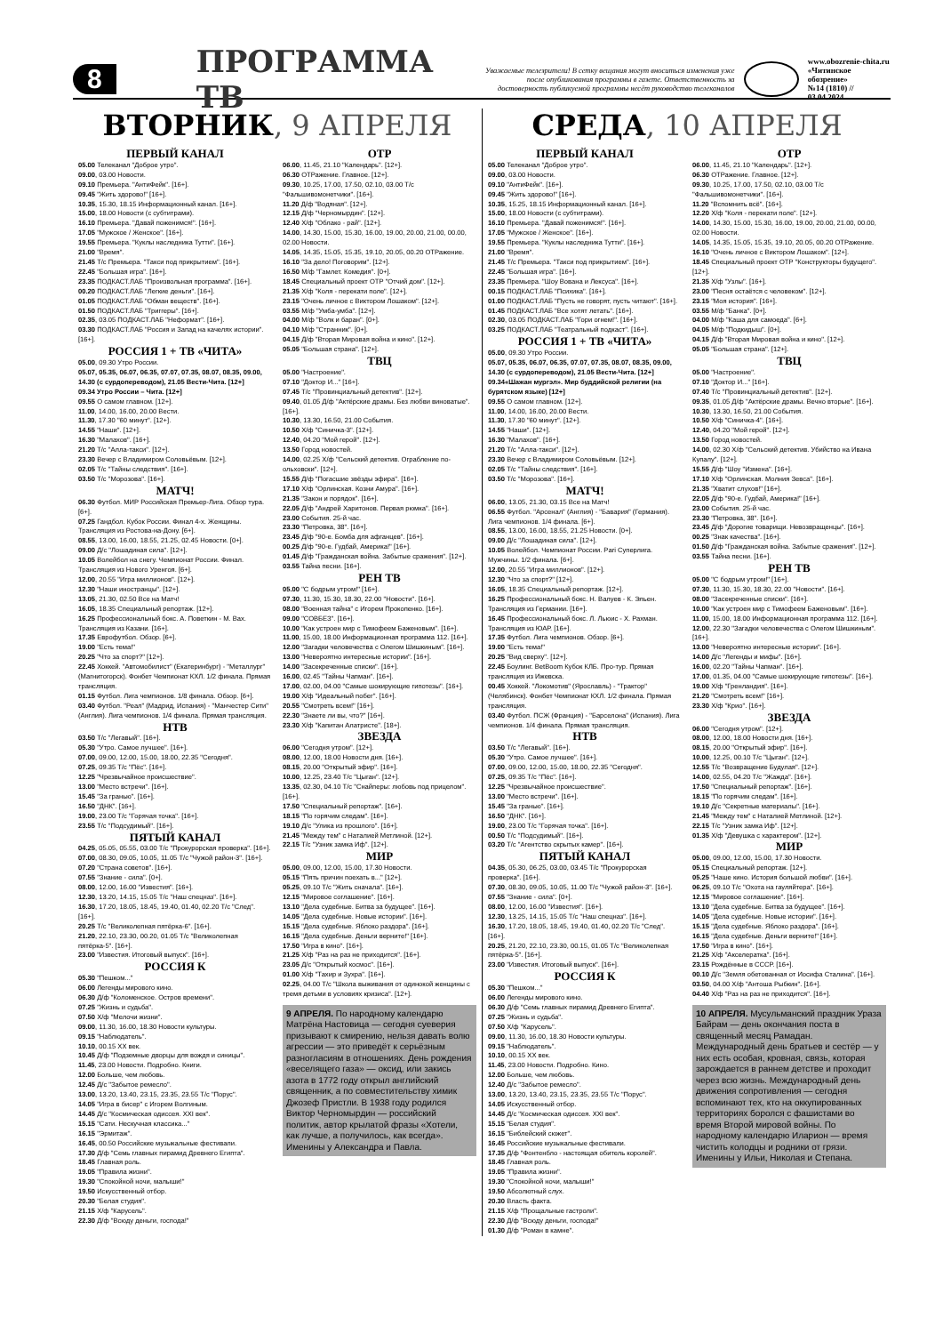8 ПРОГРАММА ТВ
Уважаемые телезрители! В сетку вещания могут вноситься изменения уже после опубликования программы в газете. Ответственность за достоверность публикуемой программы несёт руководство телеканалов
www.obozrenie-chita.ru
«Читинское обозрение»
№14 (1810) // 03.04.2024
ВТОРНИК, 9 АПРЕЛЯ
ПЕРВЫЙ КАНАЛ
05.00 Телеканал "Доброе утро".
09.00, 03.00 Новости.
09.10 Премьера. "АнтиФейк". [16+].
09.45 "Жить здорово!" [16+].
10.35, 15.30, 18.15 Информационный канал. [16+].
15.00, 18.00 Новости (с субтитрами).
16.10 Премьера. "Давай поженимся!". [16+].
17.05 "Мужское / Женское". [16+].
19.55 Премьера. "Куклы наследника Тутти". [16+].
21.00 "Время".
21.45 Т/с Премьера. "Такси под прикрытием". [16+].
22.45 "Большая игра". [16+].
23.35 ПОДКАСТ.ЛАБ "Произвольная программа". [16+].
00.20 ПОДКАСТ.ЛАБ "Легкие деньги". [16+].
01.05 ПОДКАСТ.ЛАБ "Обман веществ". [16+].
01.50 ПОДКАСТ.ЛАБ "Триггеры". [16+].
02.35, 03.05 ПОДКАСТ.ЛАБ "Неформат". [16+].
03.30 ПОДКАСТ.ЛАБ "Россия и Запад на качелях истории". [16+].
РОССИЯ 1 + ТВ «ЧИТА»
05.00, 09.30 Утро России.
05.07, 05.35, 06.07, 06.35, 07.07, 07.35, 08.07, 08.35, 09.00, 14.30 (с сурдопереводом), 21.05 Вести-Чита. [12+]
09.34 Утро России – Чита. [12+]
09.55 О самом главном. [12+].
11.00, 14.00, 16.00, 20.00 Вести.
11.30, 17.30 "60 минут". [12+].
14.55 "Наши". [12+].
16.30 "Малахов". [16+].
21.20 Т/с "Алла-такси". [12+].
23.30 Вечер с Владимиром Соловьёвым. [12+].
02.05 Т/с "Тайны следствия". [16+].
03.50 Т/с "Морозова". [16+].
МАТЧ!
06.30 Футбол. МИР Российская Премьер-Лига. Обзор тура. [6+].
07.25 Гандбол. Кубок России. Финал 4-х. Женщины. Трансляция из Ростова-на-Дону. [6+].
08.55, 13.00, 16.00, 18.55, 21.25, 02.45 Новости. [0+].
09.00 Д/с "Лошадиная сила". [12+].
10.05 Волейбол на снегу. Чемпионат России. Финал. Трансляция из Нового Уренгоя. [6+].
12.00, 20.55 "Игра миллионов". [12+].
12.30 "Наши иностранцы". [12+].
13.05, 21.30, 02.50 Все на Матч!
16.05, 18.35 Специальный репортаж. [12+].
16.25 Профессиональный бокс. А. Поветкин - М. Вах. Трансляция из Казани. [16+].
17.35 Еврофутбол. Обзор. [6+].
19.00 "Есть тема!"
20.25 "Что за спорт?" [12+].
22.45 Хоккей. "Автомобилист" (Екатеринбург) - "Металлург" (Магнитогорск). Фонбет Чемпионат КХЛ. 1/2 финала. Прямая трансляция.
01.15 Футбол. Лига чемпионов. 1/8 финала. Обзор. [6+].
03.40 Футбол. "Реал" (Мадрид, Испания) - "Манчестер Сити" (Англия). Лига чемпионов. 1/4 финала. Прямая трансляция.
НТВ
03.50 Т/с "Легавый". [16+].
05.30 "Утро. Самое лучшее". [16+].
07.00, 09.00, 12.00, 15.00, 18.00, 22.35 "Сегодня".
07.25, 09.35 Т/с "Пёс". [16+].
12.25 "Чрезвычайное происшествие".
13.00 "Место встречи". [16+].
15.45 "За гранью". [16+].
16.50 "ДНК". [16+].
19.00, 23.00 Т/с "Горячая точка". [16+].
23.55 Т/с "Подсудимый". [16+].
ПЯТЫЙ КАНАЛ
04.25, 05.05, 05.55, 03.00 Т/с "Прокурорская проверка". [16+].
07.00, 08.30, 09.05, 10.05, 11.05 Т/с "Чужой район-3". [16+].
07.20 "Страна советов". [16+].
07.55 "Знание - сила". [0+].
08.00, 12.00, 16.00 "Известия". [16+].
12.30, 13.20, 14.15, 15.05 Т/с "Наш спецназ". [16+].
16.30, 17.20, 18.05, 18.45, 19.40, 01.40, 02.20 Т/с "След". [16+].
20.25 Т/с "Великолепная пятёрка-6". [16+].
21.20, 22.10, 23.30, 00.20, 01.05 Т/с "Великолепная пятёрка-5". [16+].
23.00 "Известия. Итоговый выпуск". [16+].
РОССИЯ К
05.30 "Пешком..."
06.00 Легенды мирового кино.
06.30 Д/ф "Коломенское. Остров времени".
07.25 "Жизнь и судьба".
07.50 Х/ф "Мелочи жизни".
09.00, 11.30, 16.00, 18.30 Новости культуры.
09.15 "Наблюдатель".
10.10, 00.15 ХХ век.
10.45 Д/ф "Подземные дворцы для вождя и синицы".
11.45, 23.00 Новости. Подробно. Книги.
12.00 Больше, чем любовь.
12.45 Д/с "Забытое ремесло".
13.00, 13.20, 13.40, 23.15, 23.35, 23.55 Т/с "Порус".
14.05 "Игра в бисер" с Игорем Волгиным.
14.45 Д/с "Космическая одиссея. XXI век".
15.15 "Сати. Нескучная классика..."
16.15 "Эрмитаж".
16.45, 00.50 Российские музыкальные фестивали.
17.30 Д/ф "Семь главных пирамид Древнего Египта".
18.45 Главная роль.
19.05 "Правила жизни".
19.30 "Спокойной ночи, малыши!"
19.50 Искусственный отбор.
20.30 "Белая студия".
21.15 Х/ф "Карусель".
22.30 Д/ф "Всюду деньги, господа!"
ОТР
06.00, 11.45, 21.10 "Календарь". [12+].
06.30 ОТРажение. Главное. [12+].
09.30, 10.25, 17.00, 17.50, 02.10, 03.00 Т/с "Фальшивомонетчики". [16+].
11.20 Д/ф "Водяная". [12+].
12.15 Д/ф "Черномырдин". [12+].
12.40 Х/ф "Облако - рай". [12+].
14.00, 14.30, 15.00, 15.30, 16.00, 19.00, 20.00, 21.00, 00.00, 02.00 Новости.
14.05, 14.35, 15.05, 15.35, 19.10, 20.05, 00.20 ОТРажение.
16.10 "За дело! Поговорим". [12+].
16.50 М/ф "Гамлет. Комедия". [0+].
18.45 Специальный проект ОТР "Отчий дом". [12+].
21.35 Х/ф "Коля - перекати поле". [12+].
23.15 "Очень личное с Виктором Лошаком". [12+].
03.55 М/ф "Умба-умба". [12+].
04.00 М/ф "Волк и баран". [0+].
04.10 М/ф "Странник". [0+].
04.15 Д/ф "Вторая Мировая война и кино". [12+].
05.05 "Большая страна". [12+].
ТВЦ
05.00 "Настроение".
07.10 "Доктор И..." [16+].
07.45 Т/с "Провинциальный детектив". [12+].
09.40, 01.05 Д/ф "Актёрские драмы. Без любви виноватые". [16+].
10.30, 13.30, 16.50, 21.00 События.
10.50 Х/ф "Синичка-3". [12+].
12.40, 04.20 "Мой герой". [12+].
13.50 Город новостей.
14.00, 02.25 Х/ф "Сельский детектив. Ограбление по-ольховски". [12+].
15.55 Д/ф "Погасшие звёзды эфира". [16+].
17.10 Х/ф "Орлинская. Козни Амура". [16+].
21.35 "Закон и порядок". [16+].
22.05 Д/ф "Андрей Харитонов. Первая рюмка". [16+].
23.00 События. 25-й час.
23.30 "Петровка, 38". [16+].
23.45 Д/ф "90-е. Бомба для афганцев". [16+].
00.25 Д/ф "90-е. Гудбай, Америка!" [16+].
01.45 Д/ф "Гражданская война. Забытые сражения". [12+].
03.55 Тайна песни. [16+].
РЕН ТВ
05.00 "С бодрым утром!" [16+].
07.30, 11.30, 15.30, 18.30, 22.00 "Новости". [16+].
08.00 "Военная тайна" с Игорем Прокопенко. [16+].
09.00 "СОВБЕЗ". [16+].
10.00 "Как устроен мир с Тимофеем Баженовым". [16+].
11.00, 15.00, 18.00 Информационная программа 112. [16+].
12.00 "Загадки человечества с Олегом Шишкиным". [16+].
13.00 "Невероятно интересные истории". [16+].
14.00 "Засекреченные списки". [16+].
16.00, 02.45 "Тайны Чапман". [16+].
17.00, 02.00, 04.00 "Самые шокирующие гипотезы". [16+].
19.00 Х/ф "Идеальный побег". [16+].
20.55 "Смотреть всем!" [16+].
22.30 "Знаете ли вы, что?" [16+].
23.30 Х/ф "Капитан Алатристе". [18+].
ЗВЕЗДА
06.00 "Сегодня утром". [12+].
08.00, 12.00, 18.00 Новости дня. [16+].
08.15, 20.00 "Открытый эфир". [16+].
10.00, 12.25, 23.40 Т/с "Цыган". [12+].
13.35, 02.30, 04.10 Т/с "Снайперы: любовь под прицелом". [16+].
17.50 "Специальный репортаж". [16+].
18.15 "По горячим следам". [16+].
19.10 Д/с "Улика из прошлого". [16+].
21.45 "Между тем" с Наталией Метлиной. [12+].
22.15 Т/с "Узник замка Иф". [12+].
МИР
05.00, 09.00, 12.00, 15.00, 17.30 Новости.
05.15 "Пять причин поехать в..." [12+].
05.25, 09.10 Т/с "Жить сначала". [16+].
12.15 "Мировое соглашение". [16+].
13.10 "Дела судебные. Битва за будущее". [16+].
14.05 "Дела судебные. Новые истории". [16+].
15.15 "Дела судебные. Яблоко раздора". [16+].
16.15 "Дела судебные. Деньги верните!" [16+].
17.50 "Игра в кино". [16+].
21.25 Х/ф "Раз на раз не приходится". [16+].
23.05 Д/с "Открытый космос". [16+].
01.00 Х/ф "Тахир и Зухра". [16+].
02.25, 04.00 Т/с "Школа выживания от одинокой женщины с тремя детьми в условиях кризиса". [12+].
9 АПРЕЛЯ. По народному календарю Матрёна Настовица — сегодня суеверия призывают к смирению, нельзя давать волю агрессии — это приведёт к серьёзным разногласиям в отношениях. День рождения «веселящего газа» — оксид, или закись азота в 1772 году открыл английский священник, а по совместительству химик Джозеф Пристли. В 1938 году родился Виктор Черномырдин — российский политик, автор крылатой фразы «Хотели, как лучше, а получилось, как всегда». Именины у Александра и Павла.
СРЕДА, 10 АПРЕЛЯ
ПЕРВЫЙ КАНАЛ
05.00 Телеканал "Доброе утро".
09.00, 03.00 Новости.
09.10 "АнтиФейк". [16+].
09.45 "Жить здорово!" [16+].
10.35, 15.25, 18.15 Информационный канал. [16+].
15.00, 18.00 Новости (с субтитрами).
16.10 Премьера. "Давай поженимся!". [16+].
17.05 "Мужское / Женское". [16+].
19.55 Премьера. "Куклы наследника Тутти". [16+].
21.00 "Время".
21.45 Т/с Премьера. "Такси под прикрытием". [16+].
22.45 "Большая игра". [16+].
23.35 Премьера. "Шоу Вована и Лексуса". [16+].
00.15 ПОДКАСТ.ЛАБ "Психика". [16+].
01.00 ПОДКАСТ.ЛАБ "Пусть не говорят, пусть читают". [16+].
01.45 ПОДКАСТ.ЛАБ "Все хотят летать". [16+].
02.30, 03.05 ПОДКАСТ.ЛАБ "Гори огнем!". [16+].
03.25 ПОДКАСТ.ЛАБ "Театральный подкаст". [16+].
РОССИЯ 1 + ТВ «ЧИТА»
05.00, 09.30 Утро России.
05.07, 05.35, 06.07, 06.35, 07.07, 07.35, 08.07, 08.35, 09.00, 14.30 (с сурдопереводом), 21.05 Вести-Чита. [12+]
09.34«Шажан мургэл». Мир буддийской религии (на бурятском языке) [12+]
09.55 О самом главном. [12+].
11.00, 14.00, 16.00, 20.00 Вести.
11.30, 17.30 "60 минут". [12+].
14.55 "Наши". [12+].
16.30 "Малахов". [16+].
21.20 Т/с "Алла-такси". [12+].
23.30 Вечер с Владимиром Соловьёвым. [12+].
02.05 Т/с "Тайны следствия". [16+].
03.50 Т/с "Морозова". [16+].
МАТЧ!
06.00, 13.05, 21.30, 03.15 Все на Матч!
06.55 Футбол. "Арсенал" (Англия) - "Бавария" (Германия). Лига чемпионов. 1/4 финала. [6+].
08.55, 13.00, 16.00, 18.55, 21.25 Новости. [0+].
09.00 Д/с "Лошадиная сила". [12+].
10.05 Волейбол. Чемпионат России. Pari Суперлига. Мужчины. 1/2 финала. [6+].
12.00, 20.55 "Игра миллионов". [12+].
12.30 "Что за спорт?" [12+].
16.05, 18.35 Специальный репортаж. [12+].
16.25 Профессиональный бокс. Н. Валуев - К. Эльен. Трансляция из Германии. [16+].
16.45 Профессиональный бокс. Л. Льюис - Х. Рахман. Трансляция из ЮАР. [16+].
17.35 Футбол. Лига чемпионов. Обзор. [6+].
19.00 "Есть тема!"
20.25 "Вид сверху". [12+].
22.45 Боулинг. BetBoom Кубок КЛБ. Про-тур. Прямая трансляция из Ижевска.
00.45 Хоккей. "Локомотив" (Ярославль) - "Трактор" (Челябинск). Фонбет Чемпионат КХЛ. 1/2 финала. Прямая трансляция.
03.40 Футбол. ПСЖ (Франция) - "Барселона" (Испания). Лига чемпионов. 1/4 финала. Прямая трансляция.
НТВ
03.50 Т/с "Легавый". [16+].
05.30 "Утро. Самое лучшее". [16+].
07.00, 09.00, 12.00, 15.00, 18.00, 22.35 "Сегодня".
07.25, 09.35 Т/с "Пёс". [16+].
12.25 "Чрезвычайное происшествие".
13.00 "Место встречи". [16+].
15.45 "За гранью". [16+].
16.50 "ДНК". [16+].
19.00, 23.00 Т/с "Горячая точка". [16+].
00.50 Т/с "Подсудимый". [16+].
03.20 Т/с "Агентство скрытых камер". [16+].
ПЯТЫЙ КАНАЛ
04.35, 05.30, 06.25, 03.00, 03.45 Т/с "Прокурорская проверка". [16+].
07.30, 08.30, 09.05, 10.05, 11.00 Т/с "Чужой район-3". [16+].
07.55 "Знание - сила". [0+].
08.00, 12.00, 16.00 "Известия". [16+].
12.30, 13.25, 14.15, 15.05 Т/с "Наш спецназ". [16+].
16.30, 17.20, 18.05, 18.45, 19.40, 01.40, 02.20 Т/с "След". [16+].
20.25, 21.20, 22.10, 23.30, 00.15, 01.05 Т/с "Великолепная пятёрка-5". [16+].
23.00 "Известия. Итоговый выпуск". [16+].
РОССИЯ К
05.30 "Пешком..."
06.00 Легенды мирового кино.
06.30 Д/ф "Семь главных пирамид Древнего Египта".
07.25 "Жизнь и судьба".
07.50 Х/ф "Карусель".
09.00, 11.30, 16.00, 18.30 Новости культуры.
09.15 "Наблюдатель".
10.10, 00.15 ХХ век.
11.45, 23.00 Новости. Подробно. Кино.
12.00 Больше, чем любовь.
12.40 Д/с "Забытое ремесло".
13.00, 13.20, 13.40, 23.15, 23.35, 23.55 Т/с "Порус".
14.05 Искусственный отбор.
14.45 Д/с "Космическая одиссея. XXI век".
15.15 "Белая студия".
16.15 "Библейский сюжет".
16.45 Российские музыкальные фестивали.
17.35 Д/ф "Фонтенбло - настоящая обитель королей".
18.45 Главная роль.
19.05 "Правила жизни".
19.30 "Спокойной ночи, малыши!"
19.50 Абсолютный слух.
20.30 Власть факта.
21.15 Х/ф "Прощальные гастроли".
22.30 Д/ф "Всюду деньги, господа!"
01.30 Д/ф "Роман в камне".
ОТР
06.00, 11.45, 21.10 "Календарь". [12+].
06.30 ОТРажение. Главное. [12+].
09.30, 10.25, 17.00, 17.50, 02.10, 03.00 Т/с "Фальшивомонетчики". [16+].
11.20 "Вспомнить всё". [16+].
12.20 Х/ф "Коля - перекати поле". [12+].
14.00, 14.30, 15.00, 15.30, 16.00, 19.00, 20.00, 21.00, 00.00, 02.00 Новости.
14.05, 14.35, 15.05, 15.35, 19.10, 20.05, 00.20 ОТРажение.
16.10 "Очень личное с Виктором Лошаком". [12+].
18.45 Специальный проект ОТР "Конструкторы будущего". [12+].
21.35 Х/ф "Узлы". [16+].
23.00 "Песня остаётся с человеком". [12+].
23.15 "Моя история". [16+].
03.55 М/ф "Банка". [0+].
04.00 М/ф "Каша для самоеда". [6+].
04.05 М/ф "Подкидыш". [0+].
04.15 Д/ф "Вторая Мировая война и кино". [12+].
05.05 "Большая страна". [12+].
ТВЦ
05.00 "Настроение".
07.10 "Доктор И..." [16+].
07.40 Т/с "Провинциальный детектив". [12+].
09.35, 01.05 Д/ф "Актёрские драмы. Вечно вторые". [16+].
10.30, 13.30, 16.50, 21.00 События.
10.50 Х/ф "Синичка-4". [16+].
12.40, 04.20 "Мой герой". [12+].
13.50 Город новостей.
14.00, 02.30 Х/ф "Сельский детектив. Убийство на Ивана Купалу". [12+].
15.55 Д/ф "Шоу "Измена". [16+].
17.10 Х/ф "Орлинская. Молния Зевса". [16+].
21.35 "Хватит слухов!" [16+].
22.05 Д/ф "90-е. Гудбай, Америка!" [16+].
23.00 События. 25-й час.
23.30 "Петровка, 38". [16+].
23.45 Д/ф "Дорогие товарищи. Невозвращенцы". [16+].
00.25 "Знак качества". [16+].
01.50 Д/ф "Гражданская война. Забытые сражения". [12+].
03.55 Тайна песни. [16+].
РЕН ТВ
05.00 "С бодрым утром!" [16+].
07.30, 11.30, 15.30, 18.30, 22.00 "Новости". [16+].
08.00 "Засекреченные списки". [16+].
10.00 "Как устроен мир с Тимофеем Баженовым". [16+].
11.00, 15.00, 18.00 Информационная программа 112. [16+].
12.00, 22.30 "Загадки человечества с Олегом Шишкиным". [16+].
13.00 "Невероятно интересные истории". [16+].
14.00 Д/с "Легенды и мифы". [16+].
16.00, 02.20 "Тайны Чапман". [16+].
17.00, 01.35, 04.00 "Самые шокирующие гипотезы". [16+].
19.00 Х/ф "Гренландия". [16+].
21.20 "Смотреть всем!" [16+].
23.30 Х/ф "Крио". [16+].
ЗВЕЗДА
06.00 "Сегодня утром". [12+].
08.00, 12.00, 18.00 Новости дня. [16+].
08.15, 20.00 "Открытый эфир". [16+].
10.00, 12.25, 00.10 Т/с "Цыган". [12+].
12.55 Т/с "Возвращение Будулая". [12+].
14.00, 02.55, 04.20 Т/с "Жажда". [16+].
17.50 "Специальный репортаж". [16+].
18.15 "По горячим следам". [16+].
19.10 Д/с "Секретные материалы". [16+].
21.45 "Между тем" с Наталией Метлиной. [12+].
22.15 Т/с "Узник замка Иф". [12+].
01.35 Х/ф "Девушка с характером". [12+].
МИР
05.00, 09.00, 12.00, 15.00, 17.30 Новости.
05.15 Специальный репортаж. [12+].
05.25 "Наше кино. История большой любви". [16+].
06.25, 09.10 Т/с "Охота на гауляйтера". [16+].
12.15 "Мировое соглашение". [16+].
13.10 "Дела судебные. Битва за будущее". [16+].
14.05 "Дела судебные. Новые истории". [16+].
15.15 "Дела судебные. Яблоко раздора". [16+].
16.15 "Дела судебные. Деньги верните!" [16+].
17.50 "Игра в кино". [16+].
21.25 Х/ф "Акселератка". [16+].
23.15 Рождённые в СССР. [16+].
00.10 Д/с "Земля обетованная от Иосифа Сталина". [16+].
03.50, 04.00 Х/ф "Антоша Рыбкин". [16+].
04.40 Х/ф "Раз на раз не приходится". [16+].
10 АПРЕЛЯ. Мусульманский праздник Ураза Байрам — день окончания поста в священный месяц Рамадан. Международный день братьев и сестёр — у них есть особая, кровная, связь, которая зарождается в раннем детстве и проходит через всю жизнь. Международный день движения сопротивления — сегодня вспоминают тех, кто на оккупированных территориях боролся с фашистами во время Второй мировой войны. По народному календарю Иларион — время чистить колодцы и родники от грязи. Именины у Ильи, Николая и Степана.